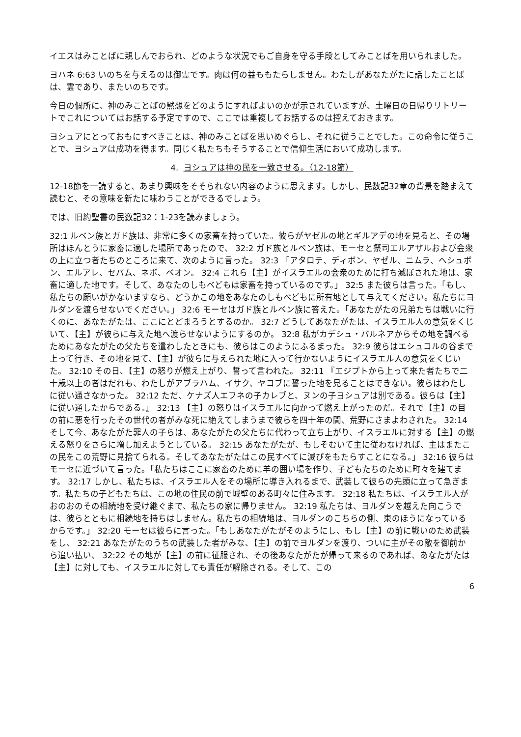イエスはみことばに親しんでおられ、どのような状況でもご自身を守る手段としてみことばを用いられました。
ヨハネ 6:63 いのちを与えるのは御霊です。肉は何の益ももたらしません。わたしがあなたがたに話したことばは、霊であり、またいのちです。
今日の個所に、神のみことばの黙想をどのようにすればよいのかが示されていますが、土曜日の日帰りリトリートでこれについてはお話する予定ですので、ここでは重複してお話するのは控えておきます。
ヨシュアにとっておもにすべきことは、神のみことばを思いめぐらし、それに従うことでした。この命令に従うことで、ヨシュアは成功を得ます。同じく私たちもそうすることで信仰生活において成功します。
4. ヨシュアは神の民を一致させる。（12-18節）
12-18節を一読すると、あまり興味をそそられない内容のように思えます。しかし、民数記32章の背景を踏まえて読むと、その意味を新たに味わうことができるでしょう。
では、旧約聖書の民数記32：1-23を読みましょう。
32:1 ルベン族とガド族は、非常に多くの家畜を持っていた。彼らがヤゼルの地とギルアデの地を見ると、その場所はほんとうに家畜に適した場所であったので、 32:2 ガド族とルベン族は、モーセと祭司エルアザルおよび会衆の上に立つ者たちのところに来て、次のように言った。 32:3 「アタロテ、ディボン、ヤゼル、ニムラ、ヘシュボン、エルアレ、セバム、ネボ、ベオン。 32:4 これら【主】がイスラエルの会衆のために打ち滅ぼされた地は、家畜に適した地です。そして、あなたのしもべどもは家畜を持っているのです。」 32:5 また彼らは言った。「もし、私たちの願いがかないますなら、どうかこの地をあなたのしもべどもに所有地として与えてください。私たちにヨルダンを渡らせないでください。」 32:6 モーセはガド族とルベン族に答えた。「あなたがたの兄弟たちは戦いに行くのに、あなたがたは、ここにとどまろうとするのか。 32:7 どうしてあなたがたは、イスラエル人の意気をくじいて、【主】が彼らに与えた地へ渡らせないようにするのか。 32:8 私がカデシュ・バルネアからその地を調べるためにあなたがたの父たちを遣わしたときにも、彼らはこのようにふるまった。 32:9 彼らはエシュコルの谷まで上って行き、その地を見て、【主】が彼らに与えられた地に入って行かないようにイスラエル人の意気をくじいた。 32:10 その日、【主】の怒りが燃え上がり、誓って言われた。 32:11 『エジプトから上って来た者たちで二十歳以上の者はだれも、わたしがアブラハム、イサク、ヤコブに誓った地を見ることはできない。彼らはわたしに従い通さなかった。 32:12 ただ、ケナズ人エフネの子カレブと、ヌンの子ヨシュアは別である。彼らは【主】に従い通したからである。』 32:13 【主】の怒りはイスラエルに向かって燃え上がったのだ。それで【主】の目の前に悪を行ったその世代の者がみな死に絶えてしまうまで彼らを四十年の間、荒野にさまよわされた。 32:14 そして今、あなたがた罪人の子らは、あなたがたの父たちに代わって立ち上がり、イスラエルに対する【主】の燃える怒りをさらに増し加えようとしている。 32:15 あなたがたが、もしそむいて主に従わなければ、主はまたこの民をこの荒野に見捨てられる。そしてあなたがたはこの民すべてに滅びをもたらすことになる。」 32:16 彼らはモーセに近づいて言った。「私たちはここに家畜のために羊の囲い場を作り、子どもたちのために町々を建てます。 32:17 しかし、私たちは、イスラエル人をその場所に導き入れるまで、武装して彼らの先頭に立って急ぎます。私たちの子どもたちは、この地の住民の前で城壁のある町々に住みます。 32:18 私たちは、イスラエル人がおのおのその相続地を受け継ぐまで、私たちの家に帰りません。 32:19 私たちは、ヨルダンを越えた向こうでは、彼らとともに相続地を持ちはしません。私たちの相続地は、ヨルダンのこちらの側、東のほうになっているからです。」 32:20 モーセは彼らに言った。「もしあなたがたがそのようにし、もし【主】の前に戦いのため武装をし、 32:21 あなたがたのうちの武装した者がみな、【主】の前でヨルダンを渡り、ついに主がその敵を御前から追い払い、 32:22 その地が【主】の前に征服され、その後あなたがたが帰って来るのであれば、あなたがたは【主】に対しても、イスラエルに対しても責任が解除される。そして、この
6